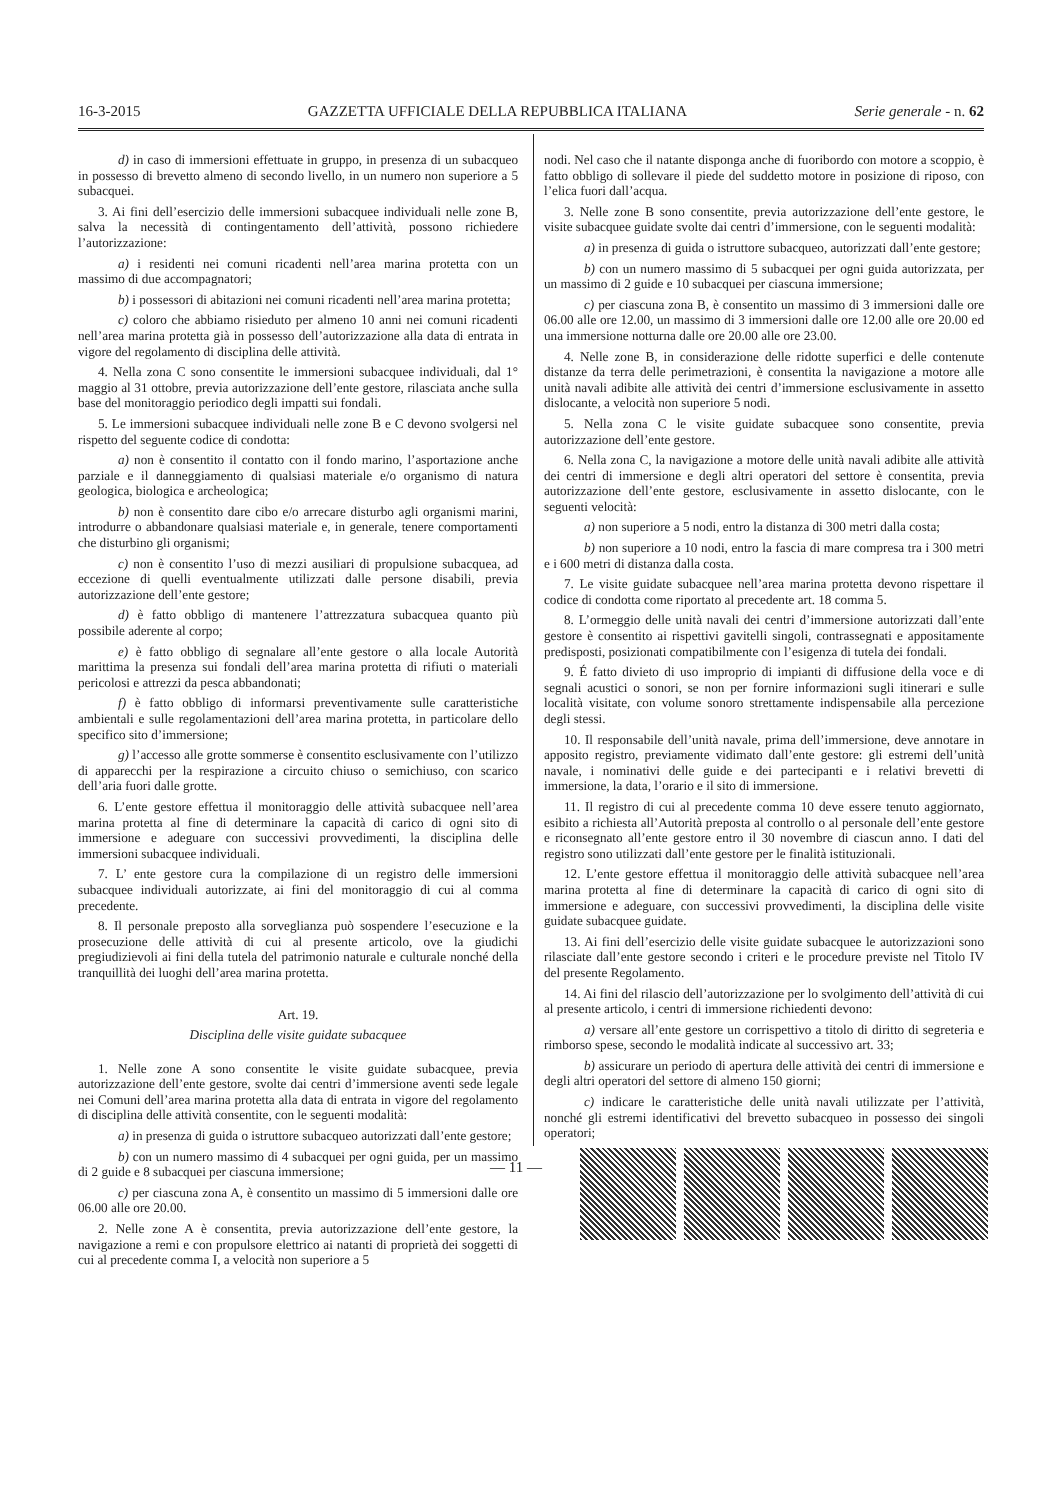16-3-2015 GAZZETTA UFFICIALE DELLA REPUBBLICA ITALIANA Serie generale - n. 62
d) in caso di immersioni effettuate in gruppo, in presenza di un subacqueo in possesso di brevetto almeno di secondo livello, in un numero non superiore a 5 subacquei.
3. Ai fini dell’esercizio delle immersioni subacquee individuali nelle zone B, salva la necessità di contingentamento dell’attività, possono richiedere l’autorizzazione:
a) i residenti nei comuni ricadenti nell’area marina protetta con un massimo di due accompagnatori;
b) i possessori di abitazioni nei comuni ricadenti nell’area marina protetta;
c) coloro che abbiamo risieduto per almeno 10 anni nei comuni ricadenti nell’area marina protetta già in possesso dell’autorizzazione alla data di entrata in vigore del regolamento di disciplina delle attività.
4. Nella zona C sono consentite le immersioni subacquee individuali, dal 1° maggio al 31 ottobre, previa autorizzazione dell’ente gestore, rilasciata anche sulla base del monitoraggio periodico degli impatti sui fondali.
5. Le immersioni subacquee individuali nelle zone B e C devono svolgersi nel rispetto del seguente codice di condotta:
a) non è consentito il contatto con il fondo marino, l’asportazione anche parziale e il danneggiamento di qualsiasi materiale e/o organismo di natura geologica, biologica e archeologica;
b) non è consentito dare cibo e/o arrecare disturbo agli organismi marini, introdurre o abbandonare qualsiasi materiale e, in generale, tenere comportamenti che disturbino gli organismi;
c) non è consentito l’uso di mezzi ausiliari di propulsione subacquea, ad eccezione di quelli eventualmente utilizzati dalle persone disabili, previa autorizzazione dell’ente gestore;
d) è fatto obbligo di mantenere l’attrezzatura subacquea quanto più possibile aderente al corpo;
e) è fatto obbligo di segnalare all’ente gestore o alla locale Autorità marittima la presenza sui fondali dell’area marina protetta di rifiuti o materiali pericolosi e attrezzi da pesca abbandonati;
f) è fatto obbligo di informarsi preventivamente sulle caratteristiche ambientali e sulle regolamentazioni dell’area marina protetta, in particolare dello specifico sito d’immersione;
g) l’accesso alle grotte sommerse è consentito esclusivamente con l’utilizzo di apparecchi per la respirazione a circuito chiuso o semichiuso, con scarico dell’aria fuori dalle grotte.
6. L’ente gestore effettua il monitoraggio delle attività subacquee nell’area marina protetta al fine di determinare la capacità di carico di ogni sito di immersione e adeguare con successivi provvedimenti, la disciplina delle immersioni subacquee individuali.
7. L’ ente gestore cura la compilazione di un registro delle immersioni subacquee individuali autorizzate, ai fini del monitoraggio di cui al comma precedente.
8. Il personale preposto alla sorveglianza può sospendere l’esecuzione e la prosecuzione delle attività di cui al presente articolo, ove la giudichi pregiudizievoli ai fini della tutela del patrimonio naturale e culturale nonché della tranquillità dei luoghi dell’area marina protetta.
Art. 19.
Disciplina delle visite guidate subacquee
1. Nelle zone A sono consentite le visite guidate subacquee, previa autorizzazione dell’ente gestore, svolte dai centri d’immersione aventi sede legale nei Comuni dell’area marina protetta alla data di entrata in vigore del regolamento di disciplina delle attività consentite, con le seguenti modalità:
a) in presenza di guida o istruttore subacqueo autorizzati dall’ente gestore;
b) con un numero massimo di 4 subacquei per ogni guida, per un massimo di 2 guide e 8 subacquei per ciascuna immersione;
c) per ciascuna zona A, è consentito un massimo di 5 immersioni dalle ore 06.00 alle ore 20.00.
2. Nelle zone A è consentita, previa autorizzazione dell’ente gestore, la navigazione a remi e con propulsore elettrico ai natanti di proprietà dei soggetti di cui al precedente comma I, a velocità non superiore a 5
nodi. Nel caso che il natante disponga anche di fuoribordo con motore a scoppio, è fatto obbligo di sollevare il piede del suddetto motore in posizione di riposo, con l’elica fuori dall’acqua.
3. Nelle zone B sono consentite, previa autorizzazione dell’ente gestore, le visite subacquee guidate svolte dai centri d’immersione, con le seguenti modalità:
a) in presenza di guida o istruttore subacqueo, autorizzati dall’ente gestore;
b) con un numero massimo di 5 subacquei per ogni guida autorizzata, per un massimo di 2 guide e 10 subacquei per ciascuna immersione;
c) per ciascuna zona B, è consentito un massimo di 3 immersioni dalle ore 06.00 alle ore 12.00, un massimo di 3 immersioni dalle ore 12.00 alle ore 20.00 ed una immersione notturna dalle ore 20.00 alle ore 23.00.
4. Nelle zone B, in considerazione delle ridotte superfici e delle contenute distanze da terra delle perimetrazioni, è consentita la navigazione a motore alle unità navali adibite alle attività dei centri d’immersione esclusivamente in assetto dislocante, a velocità non superiore 5 nodi.
5. Nella zona C le visite guidate subacquee sono consentite, previa autorizzazione dell’ente gestore.
6. Nella zona C, la navigazione a motore delle unità navali adibite alle attività dei centri di immersione e degli altri operatori del settore è consentita, previa autorizzazione dell’ente gestore, esclusivamente in assetto dislocante, con le seguenti velocità:
a) non superiore a 5 nodi, entro la distanza di 300 metri dalla costa;
b) non superiore a 10 nodi, entro la fascia di mare compresa tra i 300 metri e i 600 metri di distanza dalla costa.
7. Le visite guidate subacquee nell’area marina protetta devono rispettare il codice di condotta come riportato al precedente art. 18 comma 5.
8. L’ormeggio delle unità navali dei centri d’immersione autorizzati dall’ente gestore è consentito ai rispettivi gavitelli singoli, contrassegnati e appositamente predisposti, posizionati compatibilmente con l’esigenza di tutela dei fondali.
9. É fatto divieto di uso improprio di impianti di diffusione della voce e di segnali acustici o sonori, se non per fornire informazioni sugli itinerari e sulle località visitate, con volume sonoro strettamente indispensabile alla percezione degli stessi.
10. Il responsabile dell’unità navale, prima dell’immersione, deve annotare in apposito registro, previamente vidimato dall’ente gestore: gli estremi dell’unità navale, i nominativi delle guide e dei partecipanti e i relativi brevetti di immersione, la data, l’orario e il sito di immersione.
11. Il registro di cui al precedente comma 10 deve essere tenuto aggiornato, esibito a richiesta all’Autorità preposta al controllo o al personale dell’ente gestore e riconsegnato all’ente gestore entro il 30 novembre di ciascun anno. I dati del registro sono utilizzati dall’ente gestore per le finalità istituzionali.
12. L’ente gestore effettua il monitoraggio delle attività subacquee nell’area marina protetta al fine di determinare la capacità di carico di ogni sito di immersione e adeguare, con successivi provvedimenti, la disciplina delle visite guidate subacquee guidate.
13. Ai fini dell’esercizio delle visite guidate subacquee le autorizzazioni sono rilasciate dall’ente gestore secondo i criteri e le procedure previste nel Titolo IV del presente Regolamento.
14. Ai fini del rilascio dell’autorizzazione per lo svolgimento dell’attività di cui al presente articolo, i centri di immersione richiedenti devono:
a) versare all’ente gestore un corrispettivo a titolo di diritto di segreteria e rimborso spese, secondo le modalità indicate al successivo art. 33;
b) assicurare un periodo di apertura delle attività dei centri di immersione e degli altri operatori del settore di almeno 150 giorni;
c) indicare le caratteristiche delle unità navali utilizzate per l’attività, nonché gli estremi identificativi del brevetto subacqueo in possesso dei singoli operatori;
— 11 —